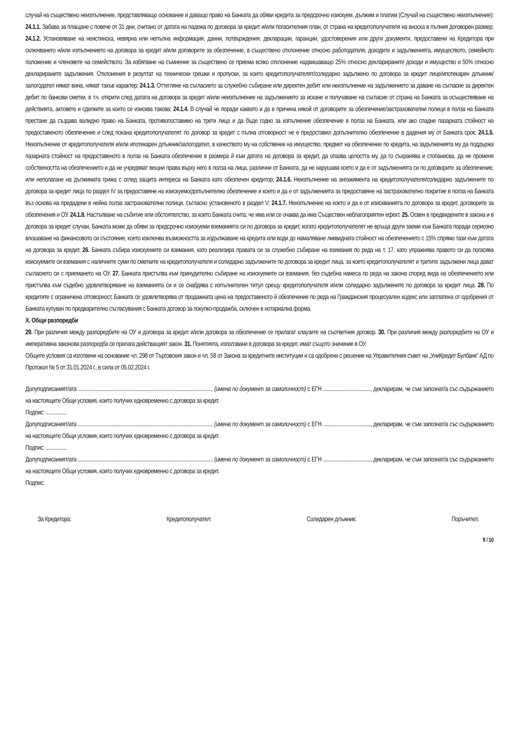случай на съществено неизпълнение, представляващо основание и даващо право на Банката да обяви кредита за предсрочно изискуем, дължим и платим (Случай на съществено неизпълнение): 24.1.1. Забава за плащане с повече от 31 дни, считано от датата на падежа по договора за кредит и/или погасителния план, от страна на кредитополучателя на вноска в пълния договорен размер; 24.1.2. Установяване на неистинска, невярна или непълна информация, данни, потвърждения, декларации, гаранции, удостоверения или други документи, предоставени на Кредитора при сключването и/или изпълнението на договора за кредит и/или договорите за обезпечение, в съществено отклонение относно работодателя, доходите и задълженията, имуществото, семейното положение и членовете на семейството. За избягване на съмнение за съществено се приема всяко отклонение надвишаващо 25% относно декларираните доходи и имущество и 50% относно декларираните задължения. Отклонения в резултат на технически грешки и пропуски, за които кредитополучателят/солидарно задължено по договора за кредит лице/ипотекарен длъжник/залогодател нямат вина, нямат такъв характер; 24.1.3. Оттегляне на съгласието за служебно събиране или директен дебит или неизпълнение на задължението за даване на съгласие за директен дебит по банкови сметки, в т.ч. открити след датата на договора за кредит и/или неизпълнение на задължението за искане и получаване на съгласие от страна на Банката за осъществяване на действията, актовете и сделките за които се изисква такова; 24.1.4. В случай че поради каквато и да е причина някой от договорите за обезпечение/застрахователни полици в полза на Банката престане да създава валидно право на Банката, противопоставимо на трети лица и да бъде годно за изпълнение обезпечение в полза на Банката, или ако спадне пазарната стойност на предоставеното обезпечение и след покана кредитополучателят по договор за кредит с пълна отговорност не е предоставил допълнително обезпечение в дадения му от Банката срок; 24.1.5. Неизпълнение от кредитополучателя и/или ипотекарен длъжник/залогодател, в качеството му на собственик на имущество, предмет на обезпечение по кредита, на задълженията му да поддържа пазарната стойност на предоставеното в полза на Банката обезпечение в размера й към датата на договора за кредит, да опазва целостта му, да го съхранява и стопанисва, да не променя собствеността на обезпечението и да не учредяват вещни права върху него в полза на лица, различни от Банката, да не нарушава което и да е от задълженията си по договорите за обезпечение, или неполагане на дължимата грижа с оглед защита интереса на Банката като обезпечен кредитор; 24.1.6. Неизпълнение на ангажимента на кредитополучателя/солидарно задължените по договора за кредит лица по раздел IV за предоставяне на изискуемо/допълнително обезпечение и което и да е от задълженията за предоставяне на застрахователно покритие в полза на Банката въз основа на предадени в нейна полза застрахователни полици, съгласно установеното в раздел V; 24.1.7. Неизпълнение на което и да е от изискванията по договора за кредит, договорите за обезпечения и ОУ. 24.1.8. Настъпване на събитие или обстоятелство, за което Банката счита, че има или се очаква да има Съществен неблагоприятен ефект. 25. Освен в предвидените в закона и в договора за кредит случаи, Банката може да обяви за предсрочно изискуеми вземанията си по договора за кредит, когато кредитополучателят не връща други заеми към Банката поради сериозно влошаване на финансовото си състояние, което изключва възможността за издължаване на кредита или води до намаляване ликвидната стойност на обезпечението с 15% спрямо тази към датата на договора за кредит. 26. Банката събира изискуемите си вземания, като реализира правата си за служебно събиране на вземания по реда на т. 17, като упражнява правото си да погасява изискуемите си вземания с наличните суми по сметките на кредитополучателя и солидарно задължените по договора за кредит лица, за което кредитополучателят и третите задължени лица дават съгласието си с приемането на ОУ. 27. Банката пристъпва към принудително събиране на изискуемите си вземания, без съдебна намеса по реда на закона според вида на обезпечението или пристъпва към съдебно удовлетворяване на вземанията си и се снабдява с изпълнителен титул срещу кредитополучателя и/или солидарно задължените по договора за кредит лица. 28. По кредитите с ограничена отговорност, Банката се удовлетворява от продажната цена на предоставеното й обезпечение по реда на Гражданския процесуален кодекс или заплатена от одобрения от Банката купувач по предварително съгласувания с Банката договор за покупко-продажба, сключен в нотариална форма.
X. Общи разпоредби
29. При различия между разпоредбите на ОУ и договора за кредит и/или договора за обезпечение се прилагат клаузите на съответния договор. 30. При различия между разпоредбите на ОУ и императивна законова разпоредба се прилага действащият закон. 31. Понятията, използвани в договора за кредит, имат същото значение в ОУ.
Общите условия са изготвени на основание чл. 298 от Търговския закон и чл. 58 от Закона за кредитните институции и са одобрени с решение на Управителния съвет на „УниКредит Булбанк“ АД по Протокол № 5 от 31.01.2024 г., в сила от 05.02.2024 г.
Долуподписаният/ата ...................................................................................................... (имена по документ за самоличност) с ЕГН ...................................., декларирам, че съм запознат/а със съдържанието на настоящите Общи условия, които получих едновременно с договора за кредит.
Подпис: ................
Долуподписаният/ата ...................................................................................................... (имена по документ за самоличност) с ЕГН ...................................., декларирам, че съм запознат/а със съдържанието на настоящите Общи условия, които получих едновременно с договора за кредит.
Подпис: ................
Долуподписаният/ата ...................................................................................................... (имена по документ за самоличност) с ЕГН ...................................., декларирам, че съм запознат/а със съдържанието на настоящите Общи условия, които получих едновременно с договора за кредит.
Подпис:
За Кредитора: Кредитополучател: Солидарен длъжник: Поръчител:
9 / 10